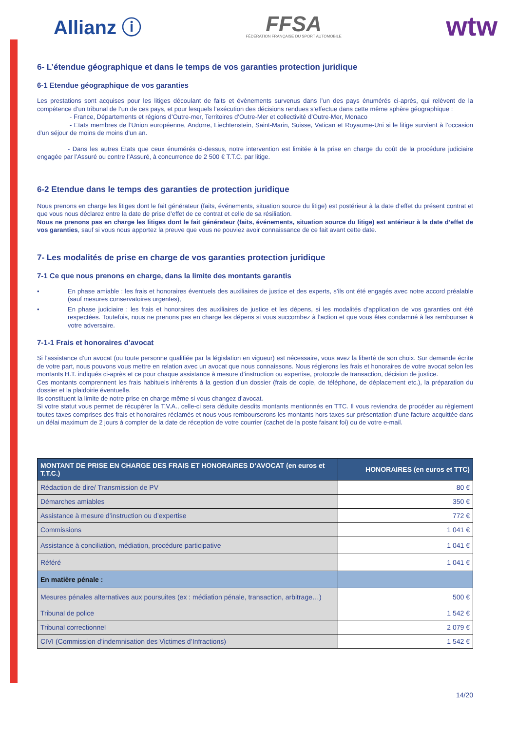Allianz ⓘ
FFSA
FÉDÉRATION FRANÇAISE DU SPORT AUTOMOBILE
wtw
6- L’étendue géographique et dans le temps de vos garanties protection juridique
6-1 Etendue géographique de vos garanties
Les prestations sont acquises pour les litiges découlant de faits et évènements survenus dans l’un des pays énumérés ci-après, qui relèvent de la compétence d’un tribunal de l’un de ces pays, et pour lesquels l’exécution des décisions rendues s’effectue dans cette même sphère géographique :
- France, Départements et régions d’Outre-mer, Territoires d’Outre-Mer et collectivité d’Outre-Mer, Monaco
- Etats membres de l’Union européenne, Andorre, Liechtenstein, Saint-Marin, Suisse, Vatican et Royaume-Uni si le litige survient à l’occasion d’un séjour de moins de moins d’un an.
- Dans les autres Etats que ceux énumérés ci-dessus, notre intervention est limitée à la prise en charge du coût de la procédure judiciaire engagée par l’Assuré ou contre l’Assuré, à concurrence de 2 500 € T.T.C. par litige.
6-2 Etendue dans le temps des garanties de protection juridique
Nous prenons en charge les litiges dont le fait générateur (faits, événements, situation source du litige) est postérieur à la date d’effet du présent contrat et que vous nous déclarez entre la date de prise d’effet de ce contrat et celle de sa résiliation.
Nous ne prenons pas en charge les litiges dont le fait générateur (faits, événements, situation source du litige) est antérieur à la date d’effet de vos garanties, sauf si vous nous apportez la preuve que vous ne pouviez avoir connaissance de ce fait avant cette date.
7- Les modalités de prise en charge de vos garanties protection juridique
7-1 Ce que nous prenons en charge, dans la limite des montants garantis
• En phase amiable : les frais et honoraires éventuels des auxiliaires de justice et des experts, s’ils ont été engagés avec notre accord préalable (sauf mesures conservatoires urgentes),
• En phase judiciaire : les frais et honoraires des auxiliaires de justice et les dépens, si les modalités d’application de vos garanties ont été respectées. Toutefois, nous ne prenons pas en charge les dépens si vous succombez à l’action et que vous êtes condamné à les rembourser à votre adversaire.
7-1-1 Frais et honoraires d’avocat
Si l’assistance d’un avocat (ou toute personne qualifiée par la législation en vigueur) est nécessaire, vous avez la liberté de son choix. Sur demande écrite de votre part, nous pouvons vous mettre en relation avec un avocat que nous connaissons. Nous réglerons les frais et honoraires de votre avocat selon les montants H.T. indiqués ci-après et ce pour chaque assistance à mesure d’instruction ou expertise, protocole de transaction, décision de justice.
Ces montants comprennent les frais habituels inhérents à la gestion d’un dossier (frais de copie, de téléphone, de déplacement etc.), la préparation du dossier et la plaidoirie éventuelle.
Ils constituent la limite de notre prise en charge même si vous changez d’avocat.
Si votre statut vous permet de récupérer la T.V.A., celle-ci sera déduite desdits montants mentionnés en TTC. Il vous reviendra de procéder au règlement toutes taxes comprises des frais et honoraires réclamés et nous vous rembourserons les montants hors taxes sur présentation d’une facture acquittée dans un délai maximum de 2 jours à compter de la date de réception de votre courrier (cachet de la poste faisant foi) ou de votre e-mail.
| MONTANT DE PRISE EN CHARGE DES FRAIS ET HONORAIRES D’AVOCAT (en euros et T.T.C.) | HONORAIRES (en euros et TTC) |
| --- | --- |
| Rédaction de dire/ Transmission de PV | 80 € |
| Démarches amiables | 350 € |
| Assistance à mesure d’instruction ou d’expertise | 772 € |
| Commissions | 1 041 € |
| Assistance à conciliation, médiation, procédure participative | 1 041 € |
| Référé | 1 041 € |
| En matière pénale : | |
| Mesures pénales alternatives aux poursuites (ex : médiation pénale, transaction, arbitrage…) | 500 € |
| Tribunal de police | 1 542 € |
| Tribunal correctionnel | 2 079 € |
| CIVI (Commission d’indemnisation des Victimes d’Infractions) | 1 542 € |
14/20